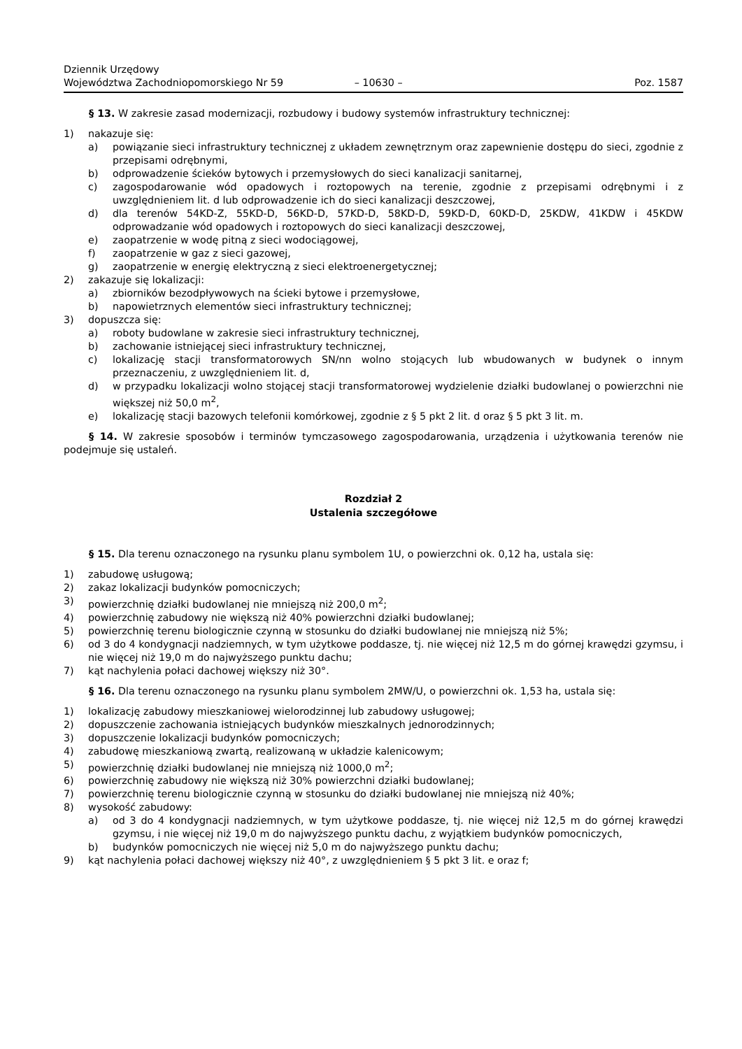Dziennik Urzędowy
Województwa Zachodniopomorskiego Nr 59
– 10630 –
Poz. 1587
§ 13. W zakresie zasad modernizacji, rozbudowy i budowy systemów infrastruktury technicznej:
1) nakazuje się:
a) powiązanie sieci infrastruktury technicznej z układem zewnętrznym oraz zapewnienie dostępu do sieci, zgodnie z przepisami odrębnymi,
b) odprowadzenie ścieków bytowych i przemysłowych do sieci kanalizacji sanitarnej,
c) zagospodarowanie wód opadowych i roztopowych na terenie, zgodnie z przepisami odrębnymi i z uwzględnieniem lit. d lub odprowadzenie ich do sieci kanalizacji deszczowej,
d) dla terenów 54KD-Z, 55KD-D, 56KD-D, 57KD-D, 58KD-D, 59KD-D, 60KD-D, 25KDW, 41KDW i 45KDW odprowadzanie wód opadowych i roztopowych do sieci kanalizacji deszczowej,
e) zaopatrzenie w wodę pitną z sieci wodociągowej,
f) zaopatrzenie w gaz z sieci gazowej,
g) zaopatrzenie w energię elektryczną z sieci elektroenergetycznej;
2) zakazuje się lokalizacji:
a) zbiorników bezodpływowych na ścieki bytowe i przemysłowe,
b) napowietrznych elementów sieci infrastruktury technicznej;
3) dopuszcza się:
a) roboty budowlane w zakresie sieci infrastruktury technicznej,
b) zachowanie istniejącej sieci infrastruktury technicznej,
c) lokalizację stacji transformatorowych SN/nn wolno stojących lub wbudowanych w budynek o innym przeznaczeniu, z uwzględnieniem lit. d,
d) w przypadku lokalizacji wolno stojącej stacji transformatorowej wydzielenie działki budowlanej o powierzchni nie większej niż 50,0 m<sup>2</sup>,
e) lokalizację stacji bazowych telefonii komórkowej, zgodnie z § 5 pkt 2 lit. d oraz § 5 pkt 3 lit. m.
§ 14. W zakresie sposobów i terminów tymczasowego zagospodarowania, urządzenia i użytkowania terenów nie podejmuje się ustaleń.
Rozdział 2
Ustalenia szczegółowe
§ 15. Dla terenu oznaczonego na rysunku planu symbolem 1U, o powierzchni ok. 0,12 ha, ustala się:
1) zabudowę usługową;
2) zakaz lokalizacji budynków pomocniczych;
3) powierzchnię działki budowlanej nie mniejszą niż 200,0 m<sup>2</sup>;
4) powierzchnię zabudowy nie większą niż 40% powierzchni działki budowlanej;
5) powierzchnię terenu biologicznie czynną w stosunku do działki budowlanej nie mniejszą niż 5%;
6) od 3 do 4 kondygnacji nadziemnych, w tym użytkowe poddasze, tj. nie więcej niż 12,5 m do górnej krawędzi gzymsu, i nie więcej niż 19,0 m do najwyższego punktu dachu;
7) kąt nachylenia połaci dachowej większy niż 30°.
§ 16. Dla terenu oznaczonego na rysunku planu symbolem 2MW/U, o powierzchni ok. 1,53 ha, ustala się:
1) lokalizację zabudowy mieszkaniowej wielorodzinnej lub zabudowy usługowej;
2) dopuszczenie zachowania istniejących budynków mieszkalnych jednorodzinnych;
3) dopuszczenie lokalizacji budynków pomocniczych;
4) zabudowę mieszkaniową zwartą, realizowaną w układzie kalenicowym;
5) powierzchnię działki budowlanej nie mniejszą niż 1000,0 m<sup>2</sup>;
6) powierzchnię zabudowy nie większą niż 30% powierzchni działki budowlanej;
7) powierzchnię terenu biologicznie czynną w stosunku do działki budowlanej nie mniejszą niż 40%;
8) wysokość zabudowy:
a) od 3 do 4 kondygnacji nadziemnych, w tym użytkowe poddasze, tj. nie więcej niż 12,5 m do górnej krawędzi gzymsu, i nie więcej niż 19,0 m do najwyższego punktu dachu, z wyjątkiem budynków pomocniczych,
b) budynków pomocniczych nie więcej niż 5,0 m do najwyższego punktu dachu;
9) kąt nachylenia połaci dachowej większy niż 40°, z uwzględnieniem § 5 pkt 3 lit. e oraz f;